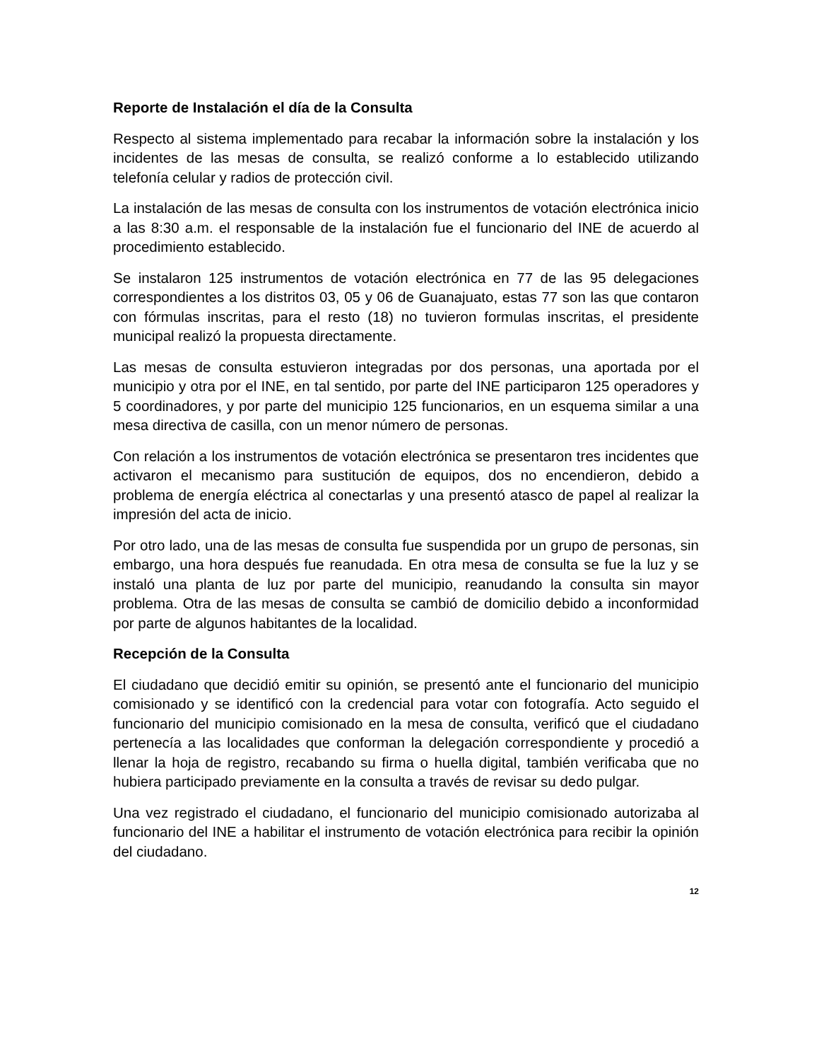Reporte de Instalación el día de la Consulta
Respecto al sistema implementado para recabar la información sobre la instalación y los incidentes de las mesas de consulta, se realizó conforme a lo establecido utilizando telefonía celular y radios de protección civil.
La instalación de las mesas de consulta con los instrumentos de votación electrónica inicio a las 8:30 a.m. el responsable de la instalación fue el funcionario del INE de acuerdo al procedimiento establecido.
Se instalaron 125 instrumentos de votación electrónica en 77 de las 95 delegaciones correspondientes a los distritos 03, 05 y 06 de Guanajuato, estas 77 son las que contaron con fórmulas inscritas, para el resto (18) no tuvieron formulas inscritas, el presidente municipal realizó la propuesta directamente.
Las mesas de consulta estuvieron integradas por dos personas, una aportada por el municipio y otra por el INE, en tal sentido, por parte del INE participaron 125 operadores y 5 coordinadores, y por parte del municipio 125 funcionarios, en un esquema similar a una mesa directiva de casilla, con un menor número de personas.
Con relación a los instrumentos de votación electrónica se presentaron tres incidentes que activaron el mecanismo para sustitución de equipos, dos no encendieron, debido a problema de energía eléctrica al conectarlas y una presentó atasco de papel al realizar la impresión del acta de inicio.
Por otro lado, una de las mesas de consulta fue suspendida por un grupo de personas, sin embargo, una hora después fue reanudada. En otra mesa de consulta se fue la luz y se instaló una planta de luz por parte del municipio, reanudando la consulta sin mayor problema. Otra de las mesas de consulta se cambió de domicilio debido a inconformidad por parte de algunos habitantes de la localidad.
Recepción de la Consulta
El ciudadano que decidió emitir su opinión, se presentó ante el funcionario del municipio comisionado y se identificó con la credencial para votar con fotografía. Acto seguido el funcionario del municipio comisionado en la mesa de consulta, verificó que el ciudadano pertenecía a las localidades que conforman la delegación correspondiente y procedió a llenar la hoja de registro, recabando su firma o huella digital, también verificaba que no hubiera participado previamente en la consulta a través de revisar su dedo pulgar.
Una vez registrado el ciudadano, el funcionario del municipio comisionado autorizaba al funcionario del INE a habilitar el instrumento de votación electrónica para recibir la opinión del ciudadano.
12